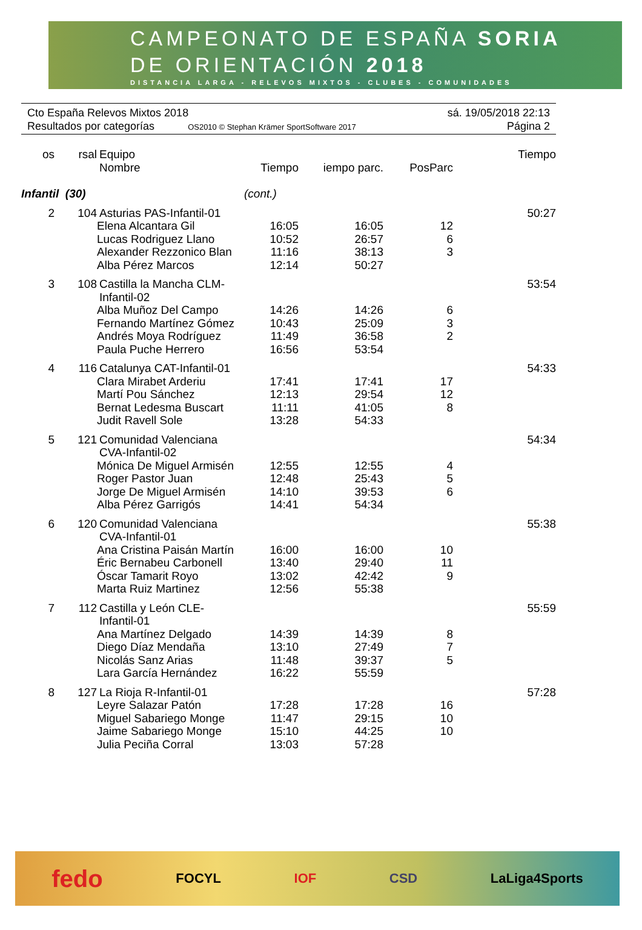CAMPEONATO DE ESPAÑA SORIA
DE ORIENTACIÓN 2018
DISTANCIA LARGA - RELEVOS MIXTOS - CLUBES - COMUNIDADES
Cto España Relevos Mixtos 2018 sá. 19/05/2018 22:13
Resultados por categorías OS2010 © Stephan Krämer SportSoftware 2017 Página 2
| os | rsal | Equipo Nombre | Tiempo | iempo parc. | PosParc | Tiempo |
| --- | --- | --- | --- | --- | --- | --- |
| Infantil (30) | | | (cont.) | | | |
| 2 | 104 | Asturias PAS-Infantil-01 | | | | 50:27 |
| | | Elena Alcantara Gil | 16:05 | 16:05 | 12 | |
| | | Lucas Rodriguez Llano | 10:52 | 26:57 | 6 | |
| | | Alexander Rezzonico Blan | 11:16 | 38:13 | 3 | |
| | | Alba Pérez Marcos | 12:14 | 50:27 | | |
| 3 | 108 | Castilla la Mancha CLM-Infantil-02 | | | | 53:54 |
| | | Alba Muñoz Del Campo | 14:26 | 14:26 | 6 | |
| | | Fernando Martínez Gómez | 10:43 | 25:09 | 3 | |
| | | Andrés Moya Rodríguez | 11:49 | 36:58 | 2 | |
| | | Paula Puche Herrero | 16:56 | 53:54 | | |
| 4 | 116 | Catalunya CAT-Infantil-01 | | | | 54:33 |
| | | Clara Mirabet Arderiu | 17:41 | 17:41 | 17 | |
| | | Martí Pou Sánchez | 12:13 | 29:54 | 12 | |
| | | Bernat Ledesma Buscart | 11:11 | 41:05 | 8 | |
| | | Judit Ravell Sole | 13:28 | 54:33 | | |
| 5 | 121 | Comunidad Valenciana CVA-Infantil-02 | | | | 54:34 |
| | | Mónica De Miguel Armisén | 12:55 | 12:55 | 4 | |
| | | Roger Pastor Juan | 12:48 | 25:43 | 5 | |
| | | Jorge De Miguel Armisén | 14:10 | 39:53 | 6 | |
| | | Alba Pérez Garrigós | 14:41 | 54:34 | | |
| 6 | 120 | Comunidad Valenciana CVA-Infantil-01 | | | | 55:38 |
| | | Ana Cristina Paisán Martín | 16:00 | 16:00 | 10 | |
| | | Éric Bernabeu Carbonell | 13:40 | 29:40 | 11 | |
| | | Óscar Tamarit Royo | 13:02 | 42:42 | 9 | |
| | | Marta Ruiz Martinez | 12:56 | 55:38 | | |
| 7 | 112 | Castilla y León CLE-Infantil-01 | | | | 55:59 |
| | | Ana Martínez Delgado | 14:39 | 14:39 | 8 | |
| | | Diego Díaz Mendaña | 13:10 | 27:49 | 7 | |
| | | Nicolás Sanz Arias | 11:48 | 39:37 | 5 | |
| | | Lara García Hernández | 16:22 | 55:59 | | |
| 8 | 127 | La Rioja R-Infantil-01 | | | | 57:28 |
| | | Leyre Salazar Patón | 17:28 | 17:28 | 16 | |
| | | Miguel Sabariego Monge | 11:47 | 29:15 | 10 | |
| | | Jaime Sabariego Monge | 15:10 | 44:25 | 10 | |
| | | Julia Peciña Corral | 13:03 | 57:28 | | |
fedo FOCYL IOF CSD LaLiga4Sports